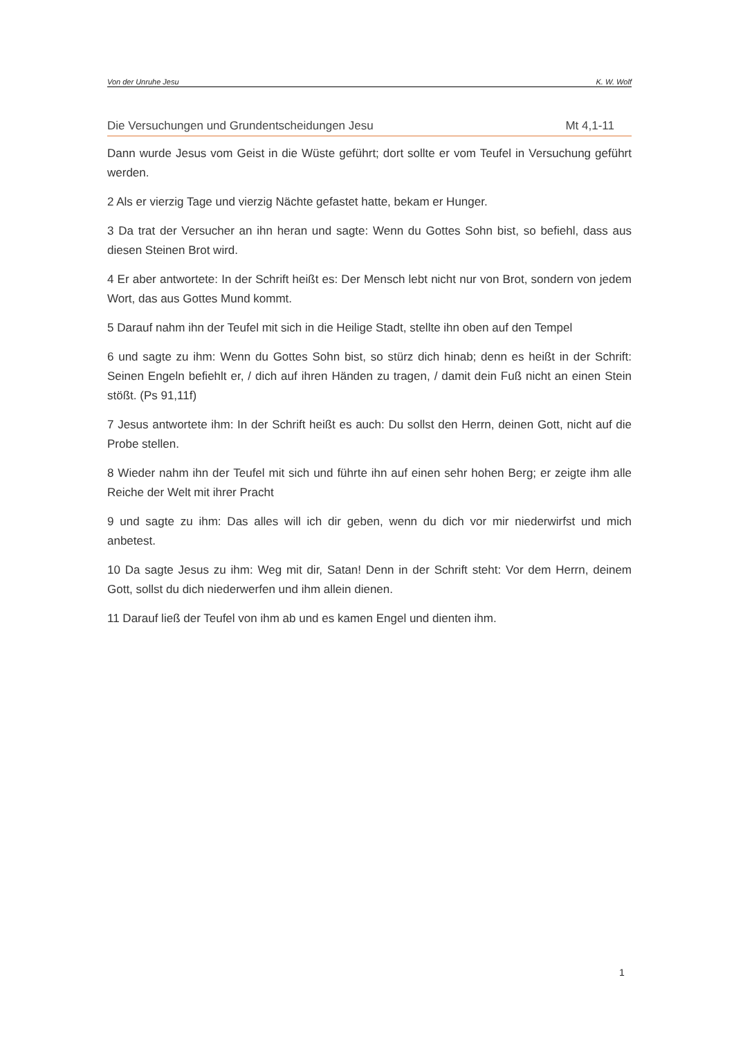Von der Unruhe Jesu K. W. Wolf
Die Versuchungen und Grundentscheidungen Jesu Mt 4,1-11
Dann wurde Jesus vom Geist in die Wüste geführt; dort sollte er vom Teufel in Versuchung geführt werden.
2 Als er vierzig Tage und vierzig Nächte gefastet hatte, bekam er Hunger.
3 Da trat der Versucher an ihn heran und sagte: Wenn du Gottes Sohn bist, so befiehl, dass aus diesen Steinen Brot wird.
4 Er aber antwortete: In der Schrift heißt es: Der Mensch lebt nicht nur von Brot, sondern von jedem Wort, das aus Gottes Mund kommt.
5 Darauf nahm ihn der Teufel mit sich in die Heilige Stadt, stellte ihn oben auf den Tempel
6 und sagte zu ihm: Wenn du Gottes Sohn bist, so stürz dich hinab; denn es heißt in der Schrift: Seinen Engeln befiehlt er, / dich auf ihren Händen zu tragen, / damit dein Fuß nicht an einen Stein stößt. (Ps 91,11f)
7 Jesus antwortete ihm: In der Schrift heißt es auch: Du sollst den Herrn, deinen Gott, nicht auf die Probe stellen.
8 Wieder nahm ihn der Teufel mit sich und führte ihn auf einen sehr hohen Berg; er zeigte ihm alle Reiche der Welt mit ihrer Pracht
9 und sagte zu ihm: Das alles will ich dir geben, wenn du dich vor mir niederwirfst und mich anbetest.
10 Da sagte Jesus zu ihm: Weg mit dir, Satan! Denn in der Schrift steht: Vor dem Herrn, deinem Gott, sollst du dich niederwerfen und ihm allein dienen.
11 Darauf ließ der Teufel von ihm ab und es kamen Engel und dienten ihm.
1